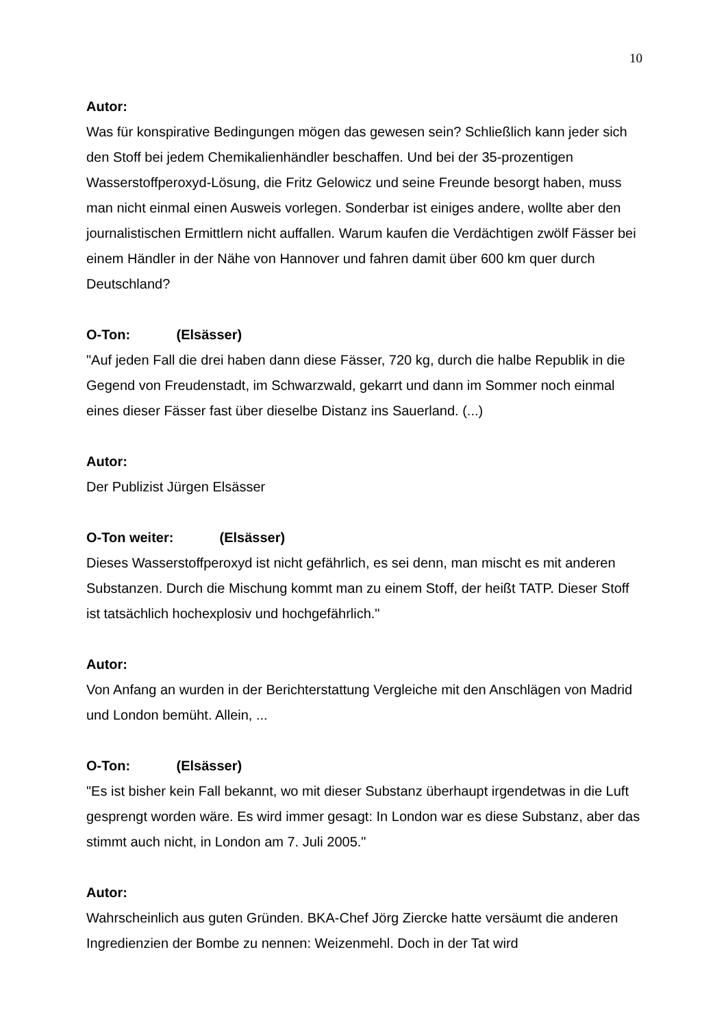10
Autor:
Was für konspirative Bedingungen mögen das gewesen sein? Schließlich kann jeder sich den Stoff bei jedem Chemikalienhändler beschaffen. Und bei der 35-prozentigen Wasserstoffperoxyd-Lösung, die Fritz Gelowicz und seine Freunde besorgt haben, muss man nicht einmal einen Ausweis vorlegen. Sonderbar ist einiges andere, wollte aber den journalistischen Ermittlern nicht auffallen. Warum kaufen die Verdächtigen zwölf Fässer bei einem Händler in der Nähe von Hannover und fahren damit über 600 km quer durch Deutschland?
O-Ton: (Elsässer)
"Auf jeden Fall die drei haben dann diese Fässer, 720 kg, durch die halbe Republik in die Gegend von Freudenstadt, im Schwarzwald, gekarrt und dann im Sommer noch einmal eines dieser Fässer fast über dieselbe Distanz ins Sauerland. (...)
Autor:
Der Publizist Jürgen Elsässer
O-Ton weiter: (Elsässer)
Dieses Wasserstoffperoxyd ist nicht gefährlich, es sei denn, man mischt es mit anderen Substanzen. Durch die Mischung kommt man zu einem Stoff, der heißt TATP. Dieser Stoff ist tatsächlich hochexplosiv und hochgefährlich."
Autor:
Von Anfang an wurden in der Berichterstattung Vergleiche mit den Anschlägen von Madrid und London bemüht. Allein, ...
O-Ton: (Elsässer)
"Es ist bisher kein Fall bekannt, wo mit dieser Substanz überhaupt irgendetwas in die Luft gesprengt worden wäre. Es wird immer gesagt: In London war es diese Substanz, aber das stimmt auch nicht, in London am 7. Juli 2005."
Autor:
Wahrscheinlich aus guten Gründen. BKA-Chef Jörg Ziercke hatte versäumt die anderen Ingredienzien der Bombe zu nennen: Weizenmehl. Doch in der Tat wird